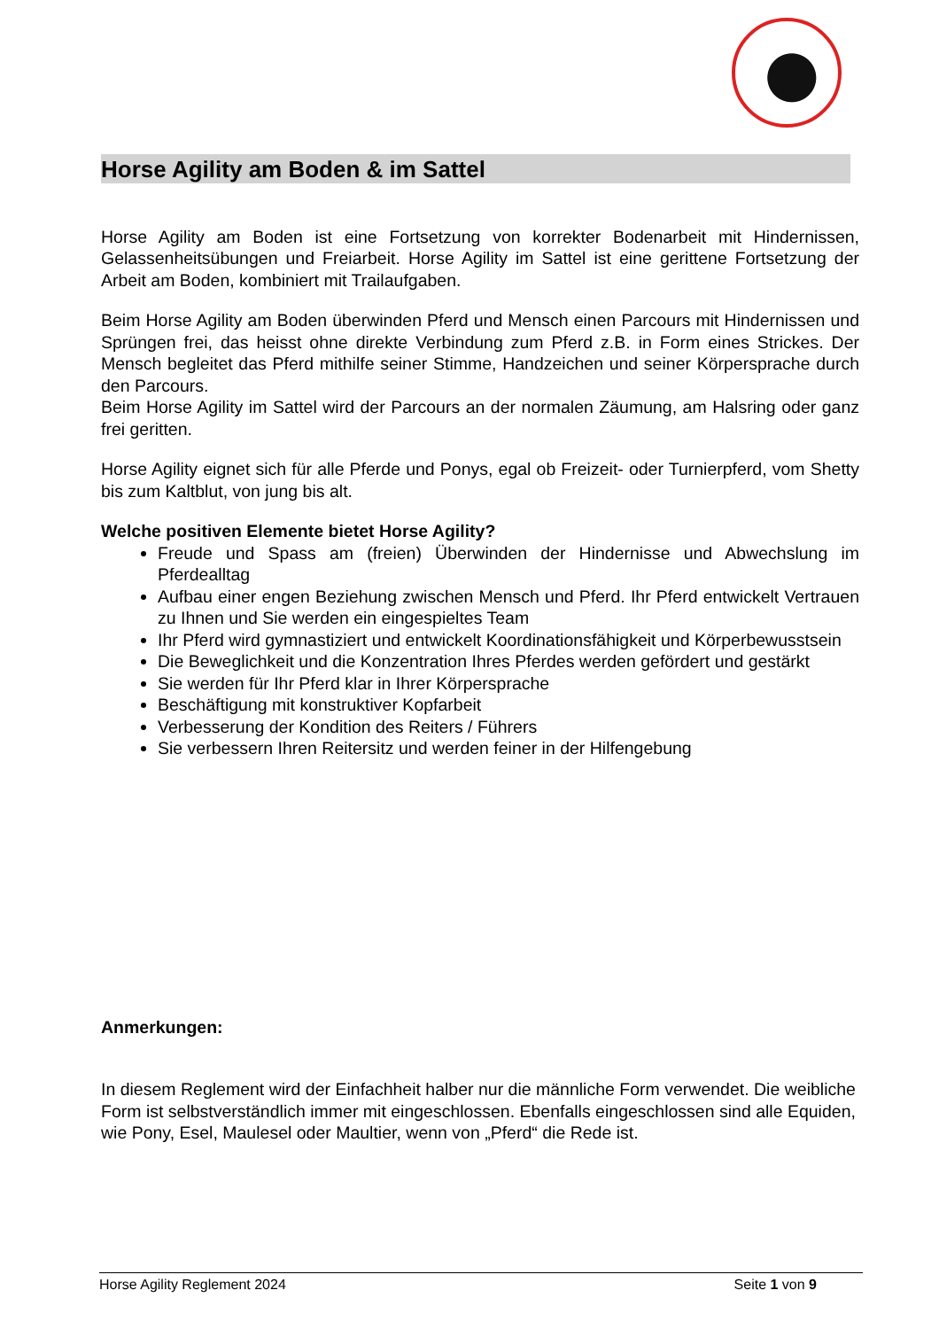Horse Agility am Boden & im Sattel
Horse Agility am Boden ist eine Fortsetzung von korrekter Bodenarbeit mit Hindernissen, Gelassenheitsübungen und Freiarbeit. Horse Agility im Sattel ist eine gerittene Fortsetzung der Arbeit am Boden, kombiniert mit Trailaufgaben.
Beim Horse Agility am Boden überwinden Pferd und Mensch einen Parcours mit Hindernissen und Sprüngen frei, das heisst ohne direkte Verbindung zum Pferd z.B. in Form eines Strickes. Der Mensch begleitet das Pferd mithilfe seiner Stimme, Handzeichen und seiner Körpersprache durch den Parcours.
Beim Horse Agility im Sattel wird der Parcours an der normalen Zäumung, am Halsring oder ganz frei geritten.
Horse Agility eignet sich für alle Pferde und Ponys, egal ob Freizeit- oder Turnierpferd, vom Shetty bis zum Kaltblut, von jung bis alt.
Welche positiven Elemente bietet Horse Agility?
Freude und Spass am (freien) Überwinden der Hindernisse und Abwechslung im Pferdealltag
Aufbau einer engen Beziehung zwischen Mensch und Pferd. Ihr Pferd entwickelt Vertrauen zu Ihnen und Sie werden ein eingespieltes Team
Ihr Pferd wird gymnastiziert und entwickelt Koordinationsfähigkeit und Körperbewusstsein
Die Beweglichkeit und die Konzentration Ihres Pferdes werden gefördert und gestärkt
Sie werden für Ihr Pferd klar in Ihrer Körpersprache
Beschäftigung mit konstruktiver Kopfarbeit
Verbesserung der Kondition des Reiters / Führers
Sie verbessern Ihren Reitersitz und werden feiner in der Hilfengebung
Anmerkungen:
In diesem Reglement wird der Einfachheit halber nur die männliche Form verwendet. Die weibliche Form ist selbstverständlich immer mit eingeschlossen. Ebenfalls eingeschlossen sind alle Equiden, wie Pony, Esel, Maulesel oder Maultier, wenn von „Pferd“ die Rede ist.
Horse Agility Reglement 2024 Seite 1 von 9